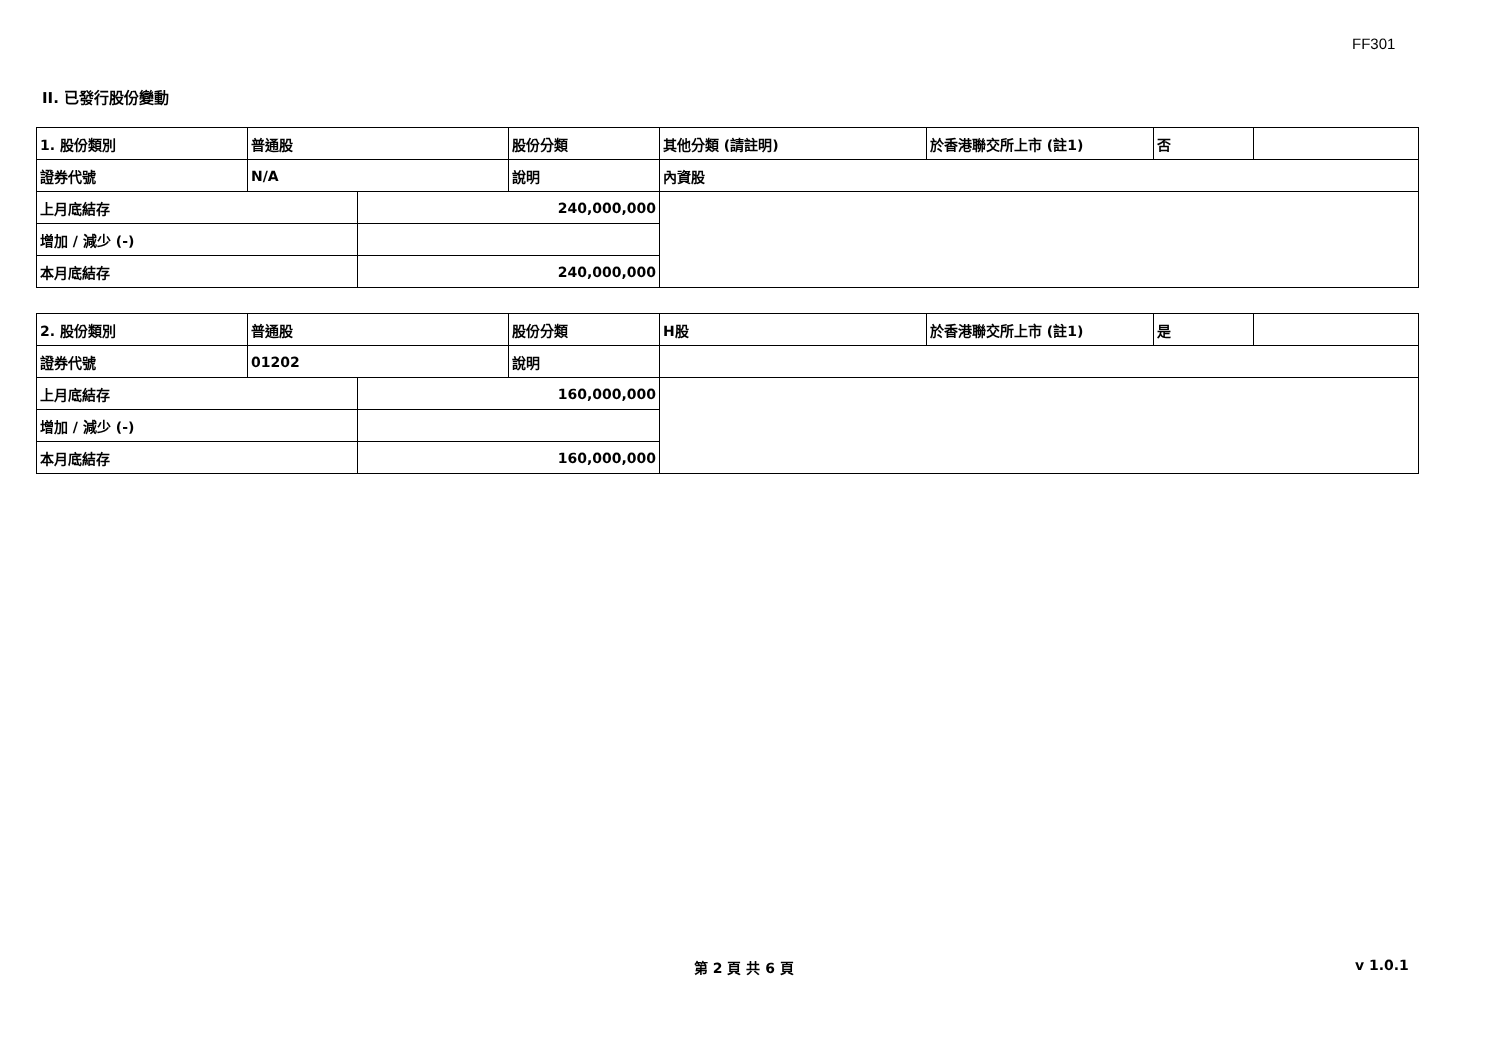FF301
II. 已發行股份變動
| 1. 股份類別 | 普通股 | | 股份分類 | 其他分類 (請註明) | 於香港聯交所上市 (註1) | 否 | |
| 證券代號 | N/A | | 說明 | 內資股 | | | |
| 上月底結存 | | 240,000,000 | | | | | |
| 增加 / 減少 (-) | | | | | | | |
| 本月底結存 | | 240,000,000 | | | | | |
| 2. 股份類別 | 普通股 | | 股份分類 | H股 | 於香港聯交所上市 (註1) | 是 | |
| 證券代號 | 01202 | | 說明 | | | | |
| 上月底結存 | | 160,000,000 | | | | | |
| 增加 / 減少 (-) | | | | | | | |
| 本月底結存 | | 160,000,000 | | | | | |
第 2 頁 共 6 頁 v 1.0.1